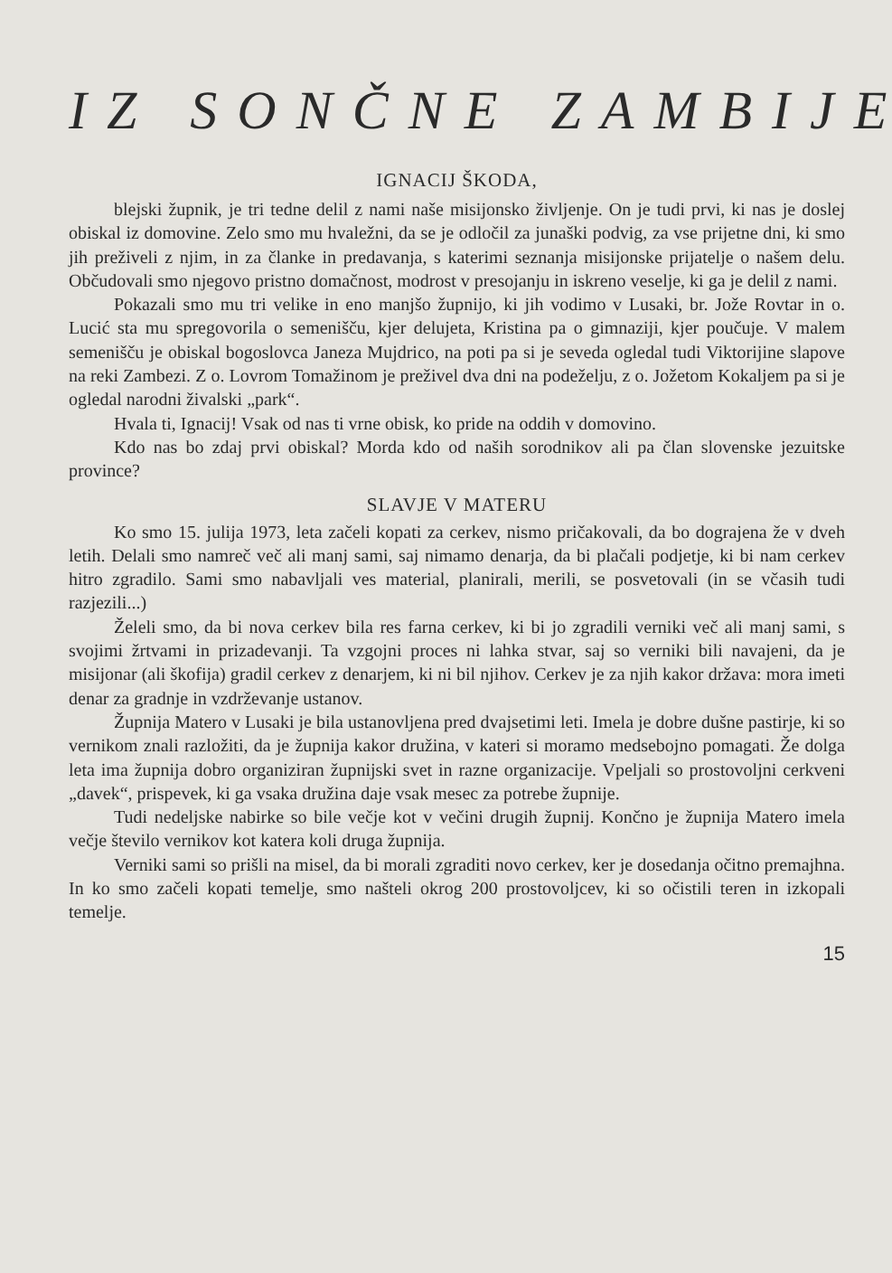IZ SONČNE ZAMBIJE
IGNACIJ ŠKODA,
blejski župnik, je tri tedne delil z nami naše misijonsko življenje. On je tudi prvi, ki nas je doslej obiskal iz domovine. Zelo smo mu hvaležni, da se je odločil za junaški podvig, za vse prijetne dni, ki smo jih preživeli z njim, in za članke in predavanja, s katerimi seznanja misijonske prijatelje o našem delu. Občudovali smo njegovo pristno domačnost, modrost v presojanju in iskreno veselje, ki ga je delil z nami.
Pokazali smo mu tri velike in eno manjšo župnijo, ki jih vodimo v Lusaki, br. Jože Rovtar in o. Lucić sta mu spregovorila o semenišču, kjer delujeta, Kristina pa o gimnaziji, kjer poučuje. V malem semenišču je obiskal bogoslovca Janeza Mujdrico, na poti pa si je seveda ogledal tudi Viktorijine slapove na reki Zambezi. Z o. Lovrom Tomažinom je preživel dva dni na podeželju, z o. Jožetom Kokaljem pa si je ogledal narodni živalski „park“.
Hvala ti, Ignacij! Vsak od nas ti vrne obisk, ko pride na oddih v domovino.
Kdo nas bo zdaj prvi obiskal? Morda kdo od naših sorodnikov ali pa član slovenske jezuitske province?
SLAVJE V MATERU
Ko smo 15. julija 1973, leta začeli kopati za cerkev, nismo pričakovali, da bo dograjena že v dveh letih. Delali smo namreč več ali manj sami, saj nimamo denarja, da bi plačali podjetje, ki bi nam cerkev hitro zgradilo. Sami smo nabavljali ves material, planirali, merili, se posvetovali (in se včasih tudi razjezili...)
Želeli smo, da bi nova cerkev bila res farna cerkev, ki bi jo zgradili verniki več ali manj sami, s svojimi žrtvami in prizadevanji. Ta vzgojni proces ni lahka stvar, saj so verniki bili navajeni, da je misijonar (ali škofija) gradil cerkev z denarjem, ki ni bil njihov. Cerkev je za njih kakor država: mora imeti denar za gradnje in vzdrževanje ustanov.
Župnija Matero v Lusaki je bila ustanovljena pred dvajsetimi leti. Imela je dobre dušne pastirje, ki so vernikom znali razložiti, da je župnija kakor družina, v kateri si moramo medsebojno pomagati. Že dolga leta ima župnija dobro organiziran župnijski svet in razne organizacije. Vpeljali so prostovoljni cerkveni „davek“, prispevek, ki ga vsaka družina daje vsak mesec za potrebe župnije.
Tudi nedeljske nabirke so bile večje kot v večini drugih župnij. Končno je župnija Matero imela večje število vernikov kot katera koli druga župnija.
Verniki sami so prišli na misel, da bi morali zgraditi novo cerkev, ker je dosedanja očitno premajhna. In ko smo začeli kopati temelje, smo našteli okrog 200 prostovoljcev, ki so očistili teren in izkopali temelje.
15